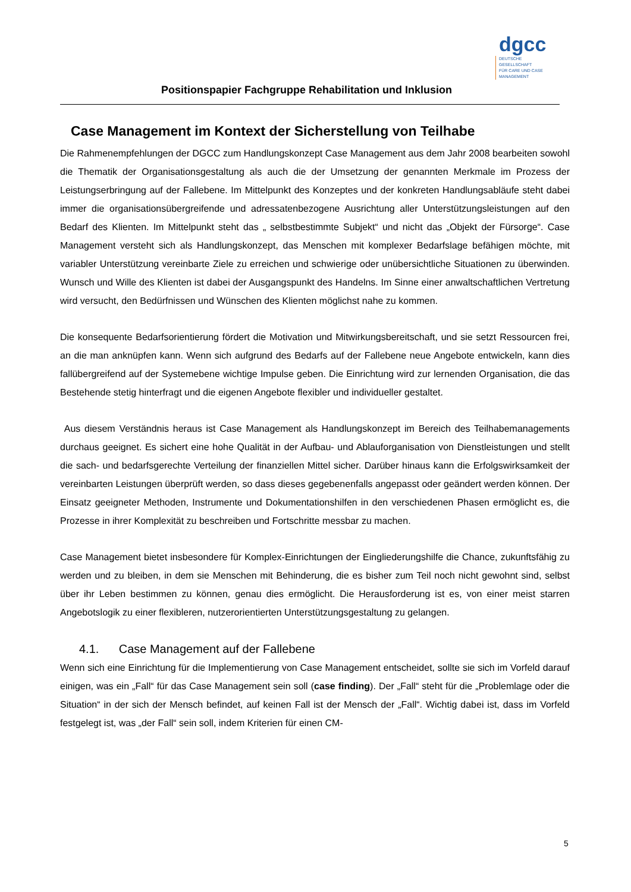Positionspapier Fachgruppe Rehabilitation und Inklusion
dgcc
DEUTSCHE GESELLSCHAFT
FÜR CARE UND CASE
MANAGEMENT
Case Management im Kontext der Sicherstellung von Teilhabe
Die Rahmenempfehlungen der DGCC zum Handlungskonzept Case Management aus dem Jahr 2008 bearbeiten sowohl die Thematik der Organisationsgestaltung als auch die der Umsetzung der genannten Merkmale im Prozess der Leistungserbringung auf der Fallebene. Im Mittelpunkt des Konzeptes und der konkreten Handlungsabläufe steht dabei immer die organisationsübergreifende und adressatenbezogene Ausrichtung aller Unterstützungsleistungen auf den Bedarf des Klienten. Im Mittelpunkt steht das „ selbstbestimmte Subjekt“ und nicht das „Objekt der Fürsorge“. Case Management versteht sich als Handlungskonzept, das Menschen mit komplexer Bedarfslage befähigen möchte, mit variabler Unterstützung vereinbarte Ziele zu erreichen und schwierige oder unübersichtliche Situationen zu überwinden. Wunsch und Wille des Klienten ist dabei der Ausgangspunkt des Handelns. Im Sinne einer anwaltschaftlichen Vertretung wird versucht, den Bedürfnissen und Wünschen des Klienten möglichst nahe zu kommen.
Die konsequente Bedarfsorientierung fördert die Motivation und Mitwirkungsbereitschaft, und sie setzt Ressourcen frei, an die man anknüpfen kann. Wenn sich aufgrund des Bedarfs auf der Fallebene neue Angebote entwickeln, kann dies fallübergreifend auf der Systemebene wichtige Impulse geben. Die Einrichtung wird zur lernenden Organisation, die das Bestehende stetig hinterfragt und die eigenen Angebote flexibler und individueller gestaltet.
Aus diesem Verständnis heraus ist Case Management als Handlungskonzept im Bereich des Teilhabemanagements durchaus geeignet. Es sichert eine hohe Qualität in der Aufbau- und Ablauforganisation von Dienstleistungen und stellt die sach- und bedarfsgerechte Verteilung der finanziellen Mittel sicher. Darüber hinaus kann die Erfolgswirksamkeit der vereinbarten Leistungen überprüft werden, so dass dieses gegebenenfalls angepasst oder geändert werden können. Der Einsatz geeigneter Methoden, Instrumente und Dokumentationshilfen in den verschiedenen Phasen ermöglicht es, die Prozesse in ihrer Komplexität zu beschreiben und Fortschritte messbar zu machen.
Case Management bietet insbesondere für Komplex-Einrichtungen der Eingliederungshilfe die Chance, zukunftsfähig zu werden und zu bleiben, in dem sie Menschen mit Behinderung, die es bisher zum Teil noch nicht gewohnt sind, selbst über ihr Leben bestimmen zu können, genau dies ermöglicht. Die Herausforderung ist es, von einer meist starren Angebotslogik zu einer flexibleren, nutzerorientierten Unterstützungsgestaltung zu gelangen.
4.1. Case Management auf der Fallebene
Wenn sich eine Einrichtung für die Implementierung von Case Management entscheidet, sollte sie sich im Vorfeld darauf einigen, was ein „Fall“ für das Case Management sein soll (case finding). Der „Fall“ steht für die „Problemlage oder die Situation“ in der sich der Mensch befindet, auf keinen Fall ist der Mensch der „Fall“. Wichtig dabei ist, dass im Vorfeld festgelegt ist, was „der Fall“ sein soll, indem Kriterien für einen CM-
5